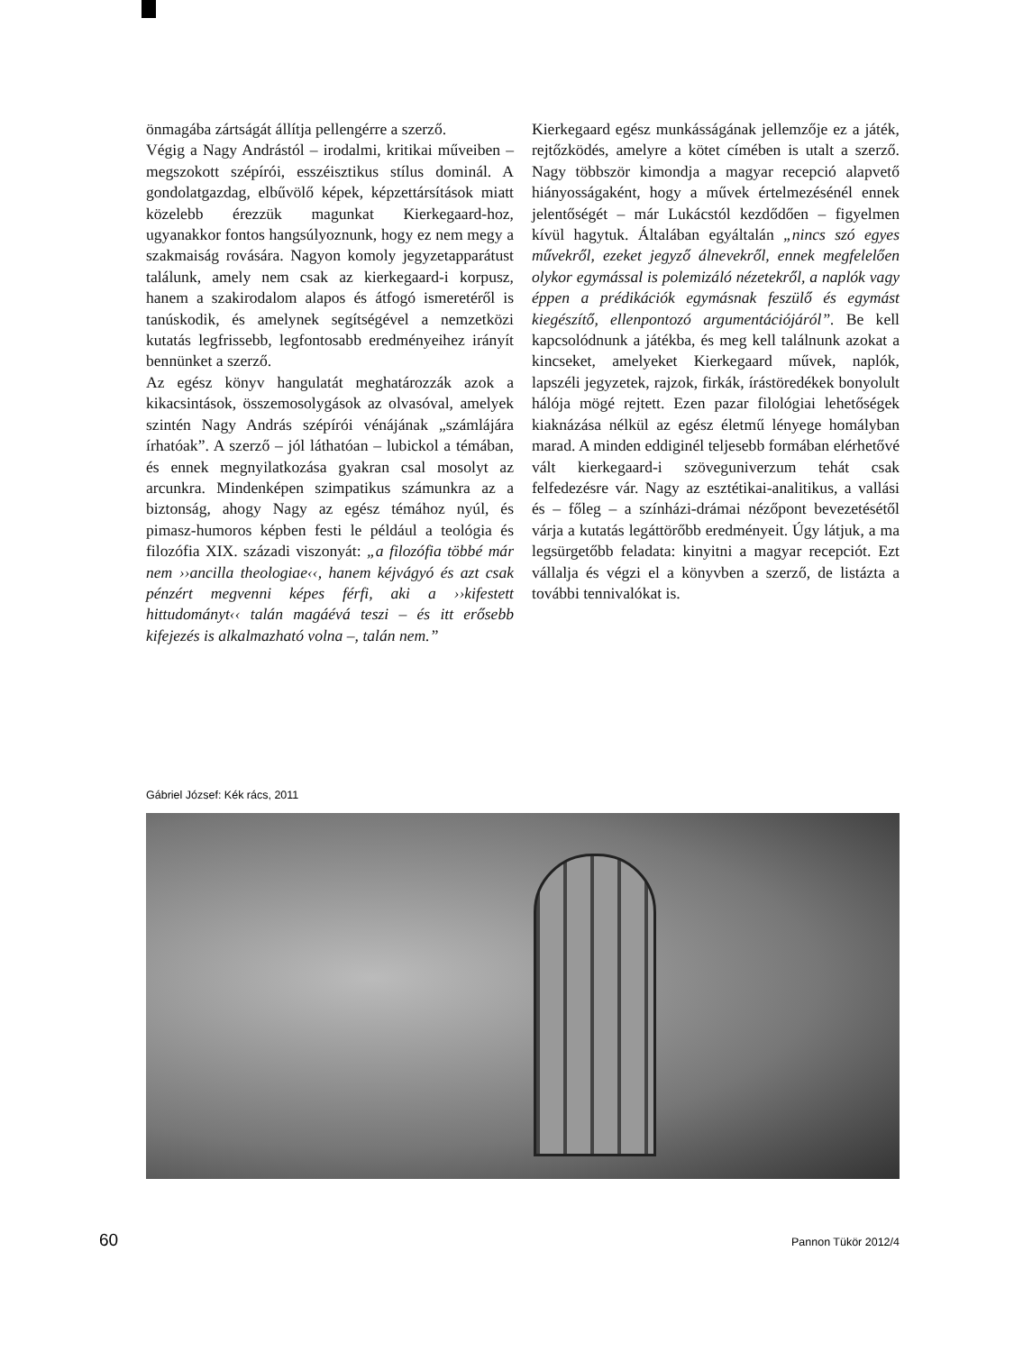önmagába zártságát állítja pellengérre a szerző.
Végig a Nagy Andrástól – irodalmi, kritikai műveiben – megszokott szépírói, esszéisztikus stílus dominál. A gondolatgazdag, elbűvölő képek, képzettársítások miatt közelebb érezzük magunkat Kierkegaard-hoz, ugyanakkor fontos hangsúlyoznunk, hogy ez nem megy a szakmaiság rovására. Nagyon komoly jegyzetapparátust találunk, amely nem csak az kierkegaard-i korpusz, hanem a szakirodalom alapos és átfogó ismeretéről is tanúskodik, és amelynek segítségével a nemzetközi kutatás legfrissebb, legfontosabb eredményeihez irányít bennünket a szerző.
Az egész könyv hangulatát meghatározzák azok a kikacsintások, összemosolygások az olvasóval, amelyek szintén Nagy András szépírói vénájának „számlájára írhatóak”. A szerző – jól láthatóan – lubickol a témában, és ennek megnyilatkozása gyakran csal mosolyt az arcunkra. Mindenképen szimpatikus számunkra az a biztonság, ahogy Nagy az egész témához nyúl, és pimasz-humoros képben festi le például a teológia és filozófia XIX. századi viszonyát: „a filozófia többé már nem ››ancilla theologiae‹‹, hanem kéjvágyó és azt csak pénzért megvenni képes férfi, aki a ››kifestett hittudományt‹‹ talán magáévá teszi – és itt erősebb kifejezés is alkalmazható volna –, talán nem.”
Kierkegaard egész munkásságának jellemzője ez a játék, rejtőzködés, amelyre a kötet címében is utalt a szerző. Nagy többször kimondja a magyar recepció alapvető hiányosságaként, hogy a művek értelmezésénél ennek jelentőségét – már Lukácstól kezdődően – figyelmen kívül hagytuk. Általában egyáltalán „nincs szó egyes művekről, ezeket jegyző álnevekről, ennek megfelelően olykor egymással is polemizáló nézetekről, a naplók vagy éppen a prédikációk egymásnak feszülő és egymást kiegészítő, ellenpontozó argumentációjáról”. Be kell kapcsolódnunk a játékba, és meg kell találnunk azokat a kincseket, amelyeket Kierkegaard művek, naplók, lapszéli jegyzetek, rajzok, firkák, írástöredékek bonyolult hálója mögé rejtett. Ezen pazar filológiai lehetőségek kiaknázása nélkül az egész életmű lényege homályban marad. A minden eddiginél teljesebb formában elérhetővé vált kierkegaard-i szöveguniverzum tehát csak felfedezésre vár. Nagy az esztétikai-analitikus, a vallási és – főleg – a színházi-drámai nézőpont bevezetésétől várja a kutatás legáttörőbb eredményeit. Úgy látjuk, a ma legsürgetőbb feladata: kinyitni a magyar recepciót. Ezt vállalja és végzi el a könyvben a szerző, de listázta a további tennivalókat is.
Gábriel József: Kék rács, 2011
60 Pannon Tükör 2012/4